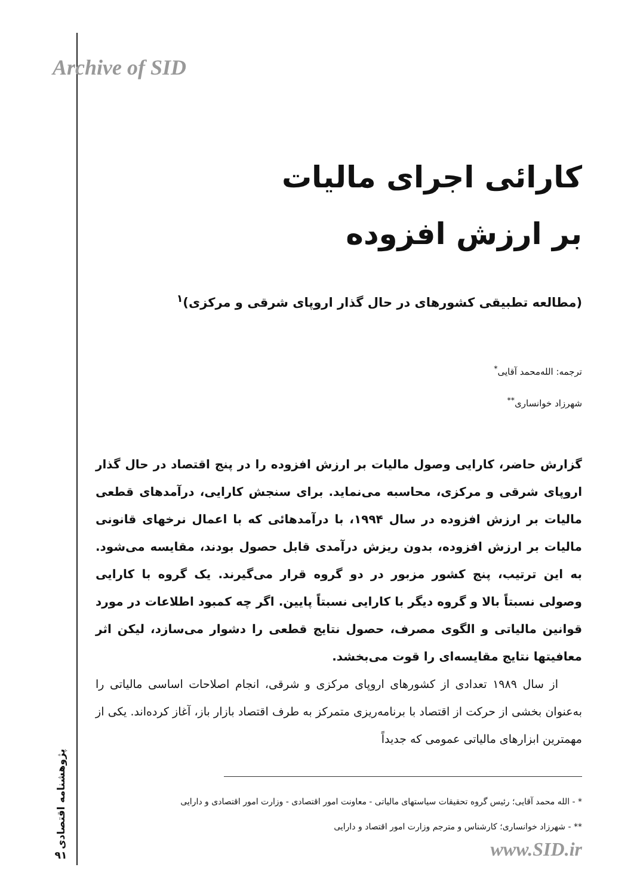Archive of SID
کارائی اجرای مالیات
بر ارزش افزوده
(مطالعه تطبیقی کشورهای در حال گذار اروپای شرقی و مرکزی)<sup>۱</sup>
ترجمه: الله‌محمد آقایی<sup>*</sup>
شهرزاد خوانساری<sup>**</sup>
گزارش حاضر، کارایی وصول مالیات بر ارزش افزوده را در پنج اقتصاد در حال گذار اروپای شرقی و مرکزی، محاسبه می‌نماید. برای سنجش کارایی، درآمدهای قطعی مالیات بر ارزش افزوده در سال ۱۹۹۴، با درآمدهائی که با اعمال نرخهای قانونی مالیات بر ارزش افزوده، بدون ریزش درآمدی قابل حصول بودند، مقایسه می‌شود. به این ترتیب، پنج کشور مزبور در دو گروه قرار می‌گیرند. یک گروه با کارایی وصولی نسبتاً بالا و گروه دیگر با کارایی نسبتاً پایین. اگر چه کمبود اطلاعات در مورد قوانین مالیاتی و الگوی مصرف، حصول نتایج قطعی را دشوار می‌سازد، لیکن اثر معافیتها نتایج مقایسه‌ای را قوت می‌بخشد.
از سال ۱۹۸۹ تعدادی از کشورهای اروپای مرکزی و شرقی، انجام اصلاحات اساسی مالیاتی را به‌عنوان بخشی از حرکت از اقتصاد با برنامه‌ریزی متمرکز به طرف اقتصاد بازار باز، آغاز کرده‌اند. یکی از مهمترین ابزارهای مالیاتی عمومی که جدیداً
* - الله محمد آقایی؛ رئیس گروه تحقیقات سیاستهای مالیاتی - معاونت امور اقتصادی - وزارت امور اقتصادی و دارایی
** - شهرزاد خوانساری؛ کارشناس و مترجم وزارت امور اقتصاد و دارایی
پژوهشنامه اقتصادی
۹۱
www.SID.ir